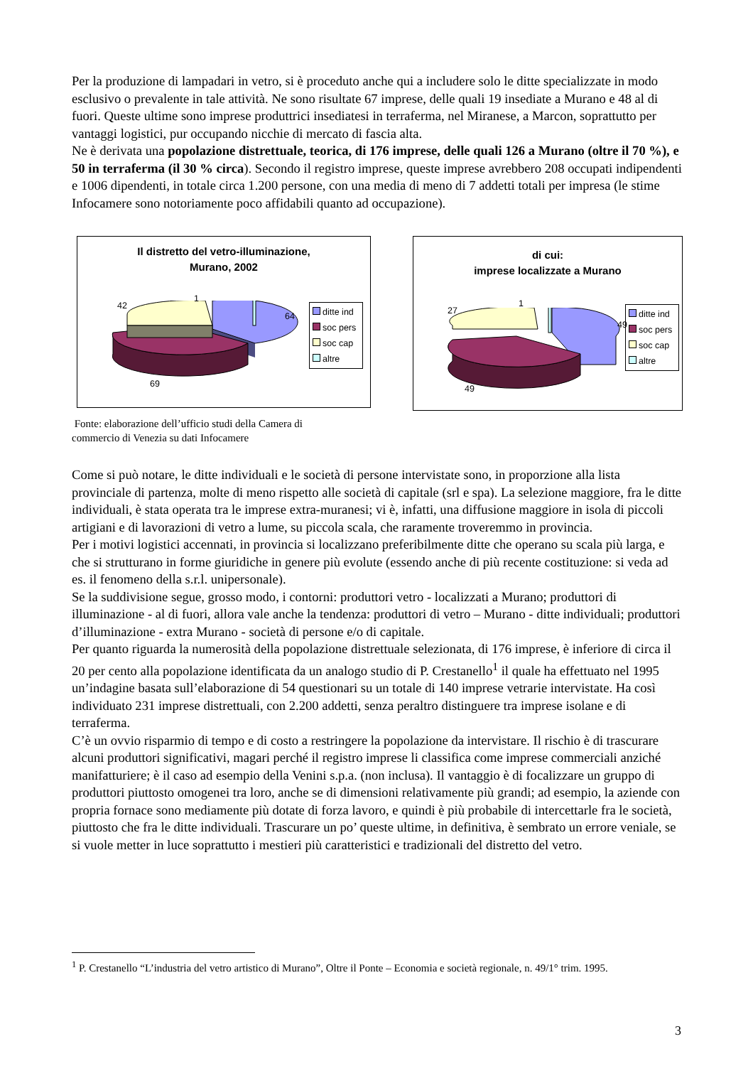Per la produzione di lampadari in vetro, si è proceduto anche qui a includere solo le ditte specializzate in modo esclusivo o prevalente in tale attività. Ne sono risultate 67 imprese, delle quali 19 insediate a Murano e 48 al di fuori. Queste ultime sono imprese produttrici insediatesi in terraferma, nel Miranese, a Marcon, soprattutto per vantaggi logistici, pur occupando nicchie di mercato di fascia alta.
Ne è derivata una popolazione distrettuale, teorica, di 176 imprese, delle quali 126 a Murano (oltre il 70 %), e 50 in terraferma (il 30 % circa). Secondo il registro imprese, queste imprese avrebbero 208 occupati indipendenti e 1006 dipendenti, in totale circa 1.200 persone, con una media di meno di 7 addetti totali per impresa (le stime Infocamere sono notoriamente poco affidabili quanto ad occupazione).
Il distretto del vetro-illuminazione,
Murano, 2002
42
1
64
69
ditte ind
soc pers
soc cap
altre
di cui:
imprese localizzate a Murano
27
1
49
49
ditte ind
soc pers
soc cap
altre
Fonte: elaborazione dell’ufficio studi della Camera di
commercio di Venezia su dati Infocamere
Come si può notare, le ditte individuali e le società di persone intervistate sono, in proporzione alla lista provinciale di partenza, molte di meno rispetto alle società di capitale (srl e spa). La selezione maggiore, fra le ditte individuali, è stata operata tra le imprese extra-muranesi; vi è, infatti, una diffusione maggiore in isola di piccoli artigiani e di lavorazioni di vetro a lume, su piccola scala, che raramente troveremmo in provincia.
Per i motivi logistici accennati, in provincia si localizzano preferibilmente ditte che operano su scala più larga, e che si strutturano in forme giuridiche in genere più evolute (essendo anche di più recente costituzione: si veda ad es. il fenomeno della s.r.l. unipersonale).
Se la suddivisione segue, grosso modo, i contorni: produttori vetro - localizzati a Murano; produttori di illuminazione - al di fuori, allora vale anche la tendenza: produttori di vetro – Murano - ditte individuali; produttori d’illuminazione - extra Murano - società di persone e/o di capitale.
Per quanto riguarda la numerosità della popolazione distrettuale selezionata, di 176 imprese, è inferiore di circa il 20 per cento alla popolazione identificata da un analogo studio di P. Crestanello<sup>1</sup> il quale ha effettuato nel 1995 un’indagine basata sull’elaborazione di 54 questionari su un totale di 140 imprese vetrarie intervistate. Ha così individuato 231 imprese distrettuali, con 2.200 addetti, senza peraltro distinguere tra imprese isolane e di terraferma.
C’è un ovvio risparmio di tempo e di costo a restringere la popolazione da intervistare. Il rischio è di trascurare alcuni produttori significativi, magari perché il registro imprese li classifica come imprese commerciali anziché manifatturiere; è il caso ad esempio della Venini s.p.a. (non inclusa). Il vantaggio è di focalizzare un gruppo di produttori piuttosto omogenei tra loro, anche se di dimensioni relativamente più grandi; ad esempio, la aziende con propria fornace sono mediamente più dotate di forza lavoro, e quindi è più probabile di intercettarle fra le società, piuttosto che fra le ditte individuali. Trascurare un po’ queste ultime, in definitiva, è sembrato un errore veniale, se si vuole metter in luce soprattutto i mestieri più caratteristici e tradizionali del distretto del vetro.
<sup>1</sup> P. Crestanello “L’industria del vetro artistico di Murano”, Oltre il Ponte – Economia e società regionale, n. 49/1° trim. 1995.
3